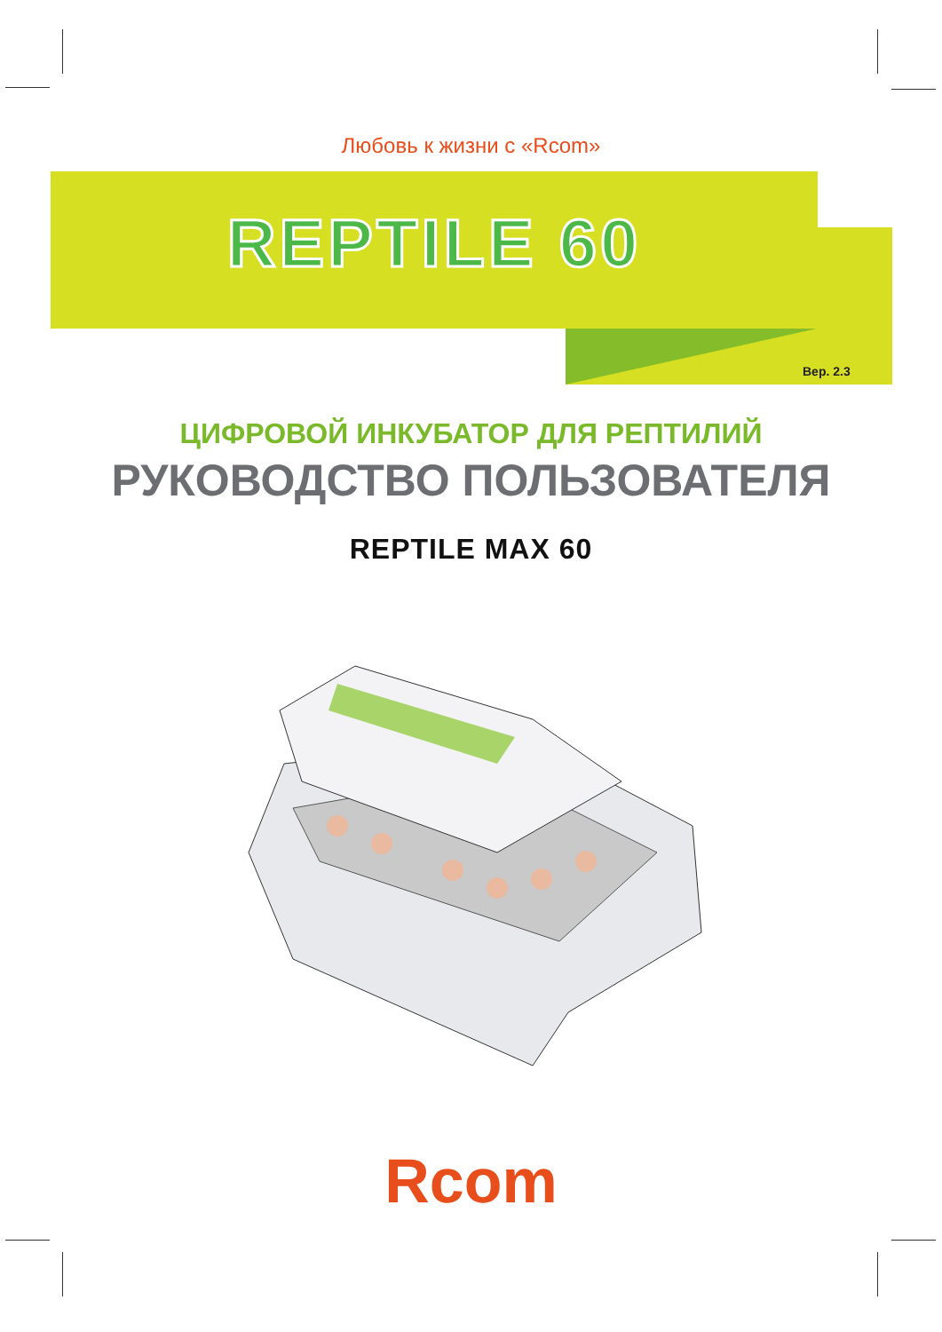Любовь к жизни с «Rcom»
REPTILE 60
Вер. 2.3
ЦИФРОВОЙ ИНКУБАТОР ДЛЯ РЕПТИЛИЙ
РУКОВОДСТВО ПОЛЬЗОВАТЕЛЯ
REPTILE MAX 60
Rcom